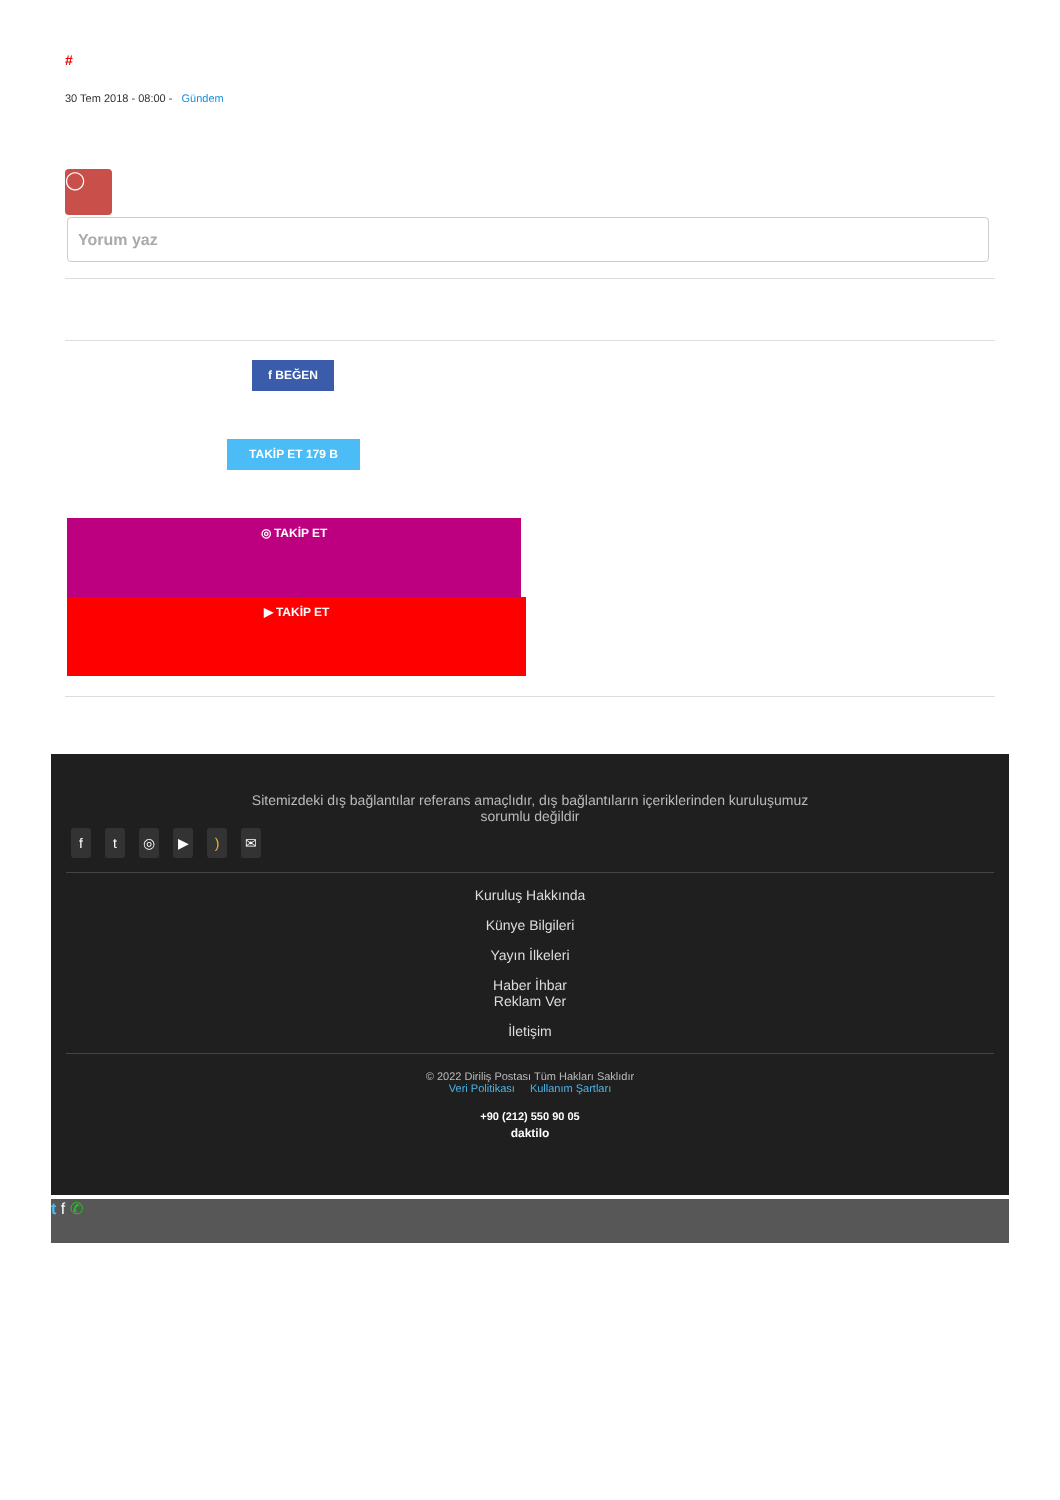#
30 Tem 2018 - 08:00 - Gündem
◯
Yorum yaz
f BEĞEN
TAKİP ET 179 B
◎ TAKİP ET
▶ TAKİP ET
Sitemizdeki dış bağlantılar referans amaçlıdır, dış bağlantıların içeriklerinden kuruluşumuz sorumlu değildir
ft ◎ ▶) ✉
Kuruluş Hakkında
Künye Bilgileri
Yayın İlkeleri
Haber İhbar
Reklam Ver
İletişim
© 2022 Diriliş Postası Tüm Hakları Saklıdır
Veri Politikası Kullanım Şartları
+90 (212) 550 90 05
daktilo
t f ✆